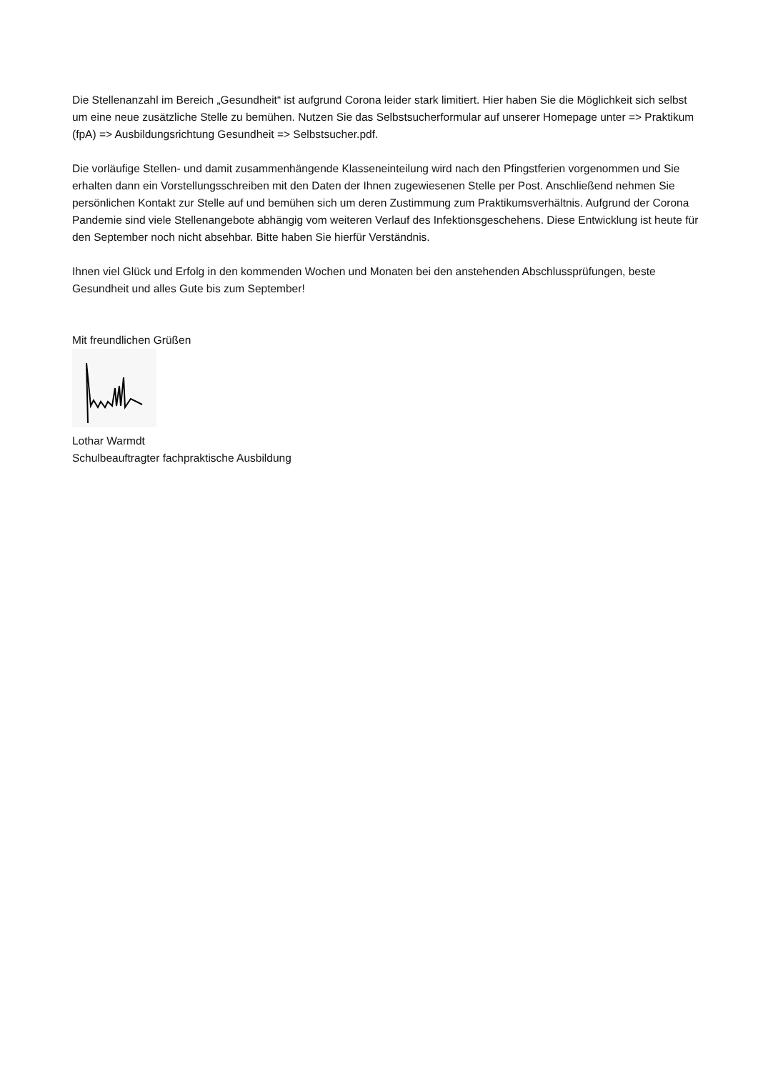Die Stellenanzahl im Bereich „Gesundheit“ ist aufgrund Corona leider stark limitiert. Hier haben Sie die Möglichkeit sich selbst um eine neue zusätzliche Stelle zu bemühen. Nutzen Sie das Selbstsucherformular auf unserer Homepage unter => Praktikum (fpA) => Ausbildungsrichtung Gesundheit => Selbstsucher.pdf.
Die vorläufige Stellen- und damit zusammenhängende Klasseneinteilung wird nach den Pfingstferien vorgenommen und Sie erhalten dann ein Vorstellungsschreiben mit den Daten der Ihnen zugewiesenen Stelle per Post. Anschließend nehmen Sie persönlichen Kontakt zur Stelle auf und bemühen sich um deren Zustimmung zum Praktikumsverhältnis. Aufgrund der Corona Pandemie sind viele Stellenangebote abhängig vom weiteren Verlauf des Infektionsgeschehens. Diese Entwicklung ist heute für den September noch nicht absehbar. Bitte haben Sie hierfür Verständnis.
Ihnen viel Glück und Erfolg in den kommenden Wochen und Monaten bei den anstehenden Abschlussprüfungen, beste Gesundheit und alles Gute bis zum September!
Mit freundlichen Grüßen
Lothar Warmdt
Schulbeauftragter fachpraktische Ausbildung